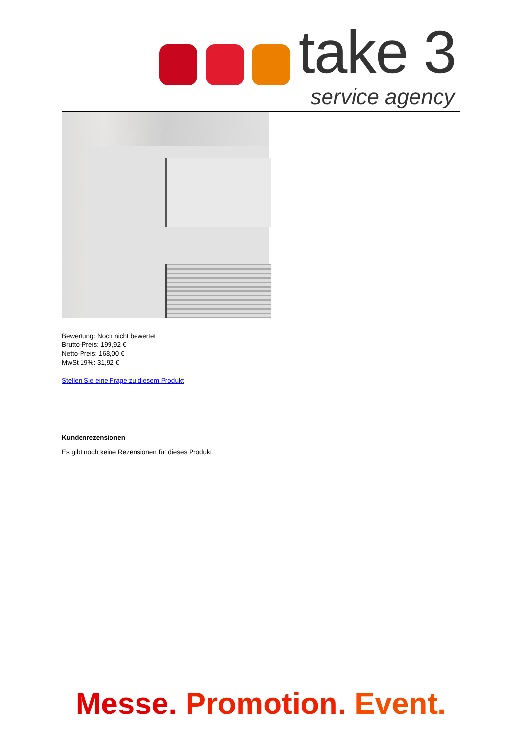take 3
service agency
Bewertung: Noch nicht bewertet
Brutto-Preis: 199,92 €
Netto-Preis: 168,00 €
MwSt 19%: 31,92 €
Stellen Sie eine Frage zu diesem Produkt
Kundenrezensionen
Es gibt noch keine Rezensionen für dieses Produkt.
Messe. Promotion. Event.